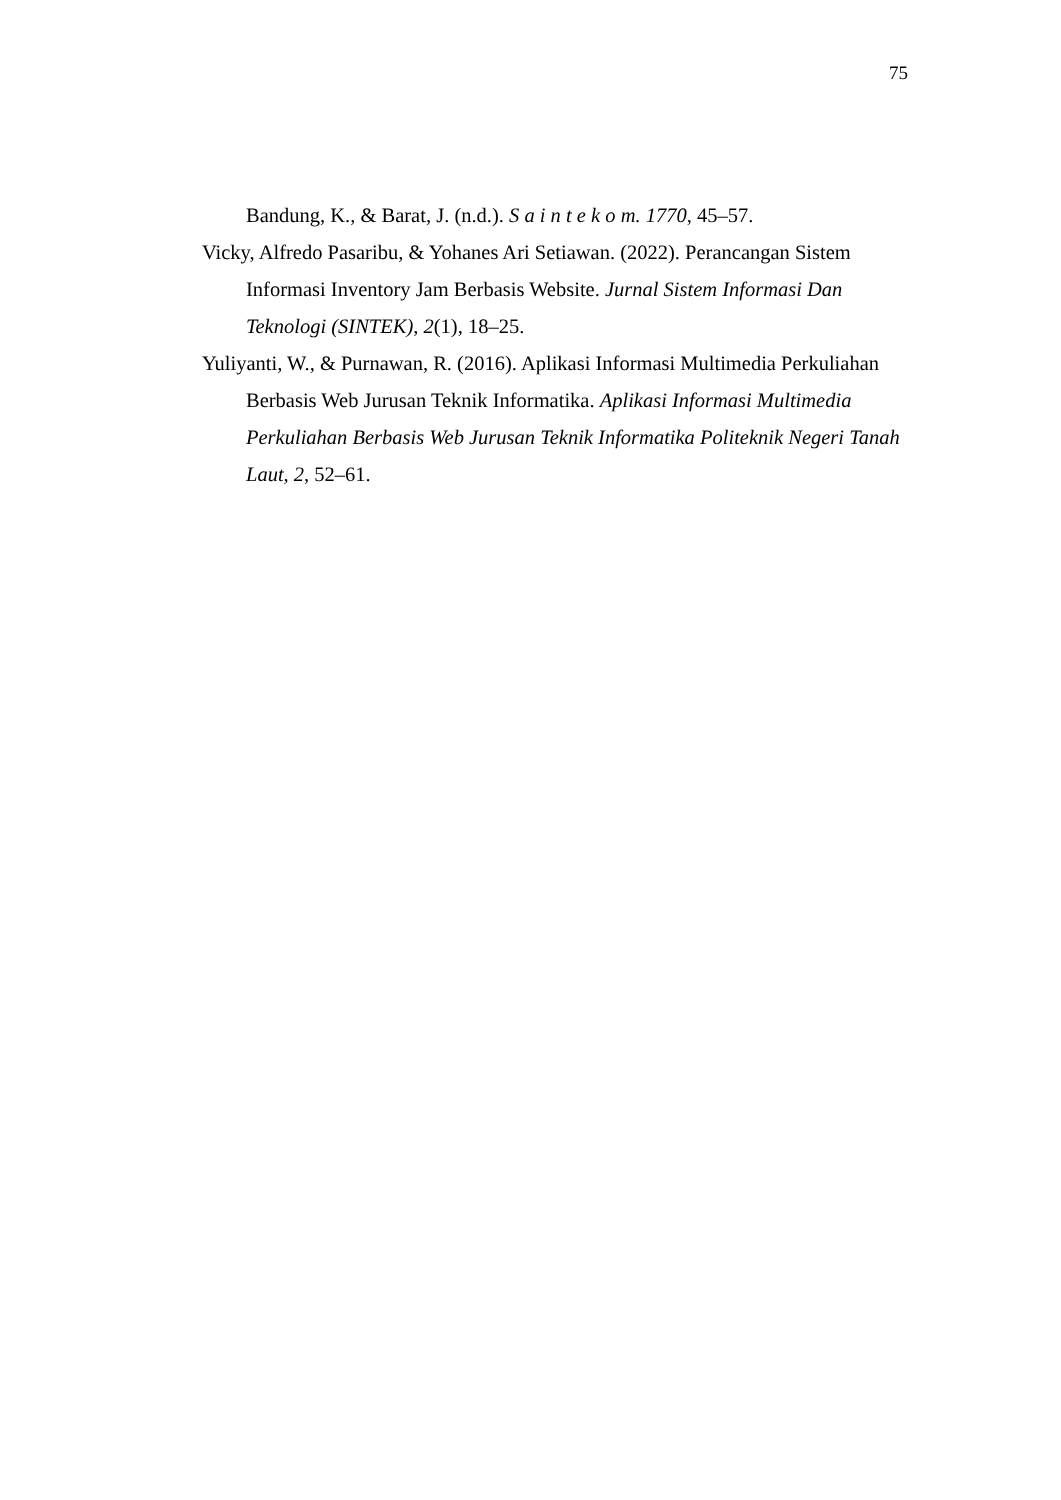75
Bandung, K., & Barat, J. (n.d.). S a i n t e k o m. 1770, 45–57.
Vicky, Alfredo Pasaribu, & Yohanes Ari Setiawan. (2022). Perancangan Sistem Informasi Inventory Jam Berbasis Website. Jurnal Sistem Informasi Dan Teknologi (SINTEK), 2(1), 18–25.
Yuliyanti, W., & Purnawan, R. (2016). Aplikasi Informasi Multimedia Perkuliahan Berbasis Web Jurusan Teknik Informatika. Aplikasi Informasi Multimedia Perkuliahan Berbasis Web Jurusan Teknik Informatika Politeknik Negeri Tanah Laut, 2, 52–61.